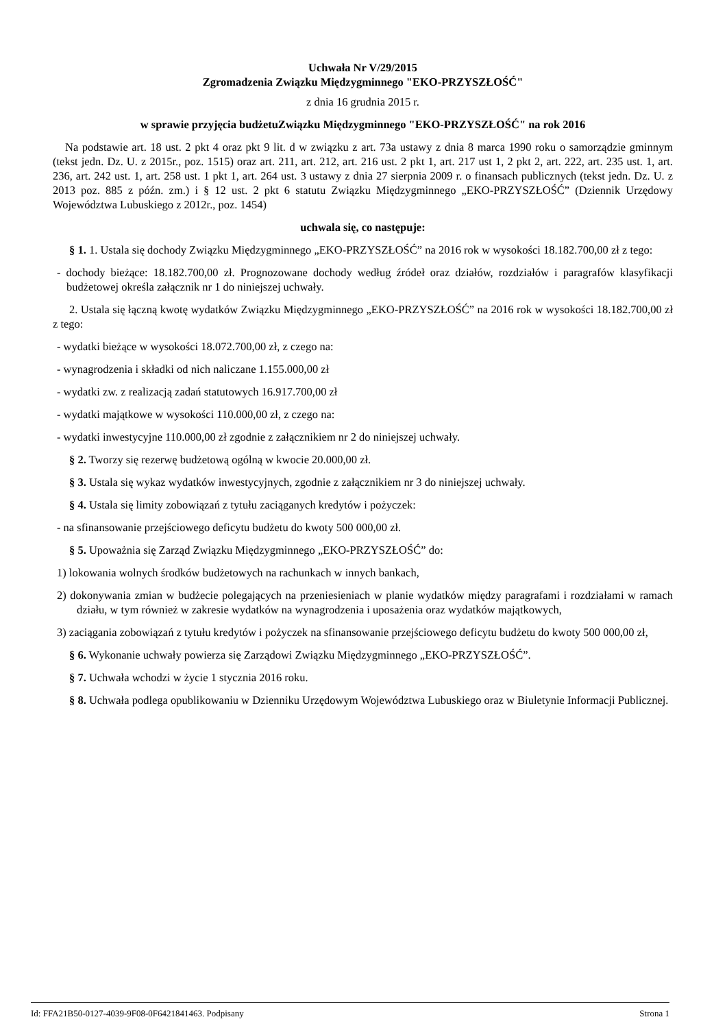Uchwała Nr V/29/2015
Zgromadzenia Związku Międzygminnego "EKO-PRZYSZŁOŚĆ"
z dnia 16 grudnia 2015 r.
w sprawie przyjęcia budżetuZwiązku Międzygminnego "EKO-PRZYSZŁOŚĆ" na rok 2016
Na podstawie art. 18 ust. 2 pkt 4 oraz pkt 9 lit. d w związku z art. 73a ustawy z dnia 8 marca 1990 roku o samorządzie gminnym (tekst jedn. Dz. U. z 2015r., poz. 1515) oraz art. 211, art. 212, art. 216 ust. 2 pkt 1, art. 217 ust 1, 2 pkt 2, art. 222, art. 235 ust. 1, art. 236, art. 242 ust. 1, art. 258 ust. 1 pkt 1, art. 264 ust. 3 ustawy z dnia 27 sierpnia 2009 r. o finansach publicznych (tekst jedn. Dz. U. z 2013 poz. 885 z późn. zm.) i § 12 ust. 2 pkt 6 statutu Związku Międzygminnego „EKO-PRZYSZŁOŚĆ” (Dziennik Urzędowy Województwa Lubuskiego z 2012r., poz. 1454)
uchwala się, co następuje:
§ 1. 1. Ustala się dochody Związku Międzygminnego „EKO-PRZYSZŁOŚĆ” na 2016 rok w wysokości 18.182.700,00 zł z tego:
- dochody bieżące: 18.182.700,00 zł. Prognozowane dochody według źródeł oraz działów, rozdziałów i paragrafów klasyfikacji budżetowej określa załącznik nr 1 do niniejszej uchwały.
2. Ustala się łączną kwotę wydatków Związku Międzygminnego „EKO-PRZYSZŁOŚĆ” na 2016 rok w wysokości 18.182.700,00 zł z tego:
- wydatki bieżące w wysokości 18.072.700,00 zł, z czego na:
- wynagrodzenia i składki od nich naliczane 1.155.000,00 zł
- wydatki zw. z realizacją zadań statutowych 16.917.700,00 zł
- wydatki majątkowe w wysokości 110.000,00 zł, z czego na:
- wydatki inwestycyjne 110.000,00 zł zgodnie z załącznikiem nr 2 do niniejszej uchwały.
§ 2. Tworzy się rezerwę budżetową ogólną w kwocie 20.000,00 zł.
§ 3. Ustala się wykaz wydatków inwestycyjnych, zgodnie z załącznikiem nr 3 do niniejszej uchwały.
§ 4. Ustala się limity zobowiązań z tytułu zaciąganych kredytów i pożyczek:
- na sfinansowanie przejściowego deficytu budżetu do kwoty 500 000,00 zł.
§ 5. Upoważnia się Zarząd Związku Międzygminnego „EKO-PRZYSZŁOŚĆ” do:
1) lokowania wolnych środków budżetowych na rachunkach w innych bankach,
2) dokonywania zmian w budżecie polegających na przeniesieniach w planie wydatków między paragrafami i rozdziałami w ramach działu, w tym również w zakresie wydatków na wynagrodzenia i uposażenia oraz wydatków majątkowych,
3) zaciągania zobowiązań z tytułu kredytów i pożyczek na sfinansowanie przejściowego deficytu budżetu do kwoty 500 000,00 zł,
§ 6. Wykonanie uchwały powierza się Zarządowi Związku Międzygminnego „EKO-PRZYSZŁOŚĆ”.
§ 7. Uchwała wchodzi w życie 1 stycznia 2016 roku.
§ 8. Uchwała podlega opublikowaniu w Dzienniku Urzędowym Województwa Lubuskiego oraz w Biuletynie Informacji Publicznej.
Id: FFA21B50-0127-4039-9F08-0F6421841463. Podpisany Strona 1